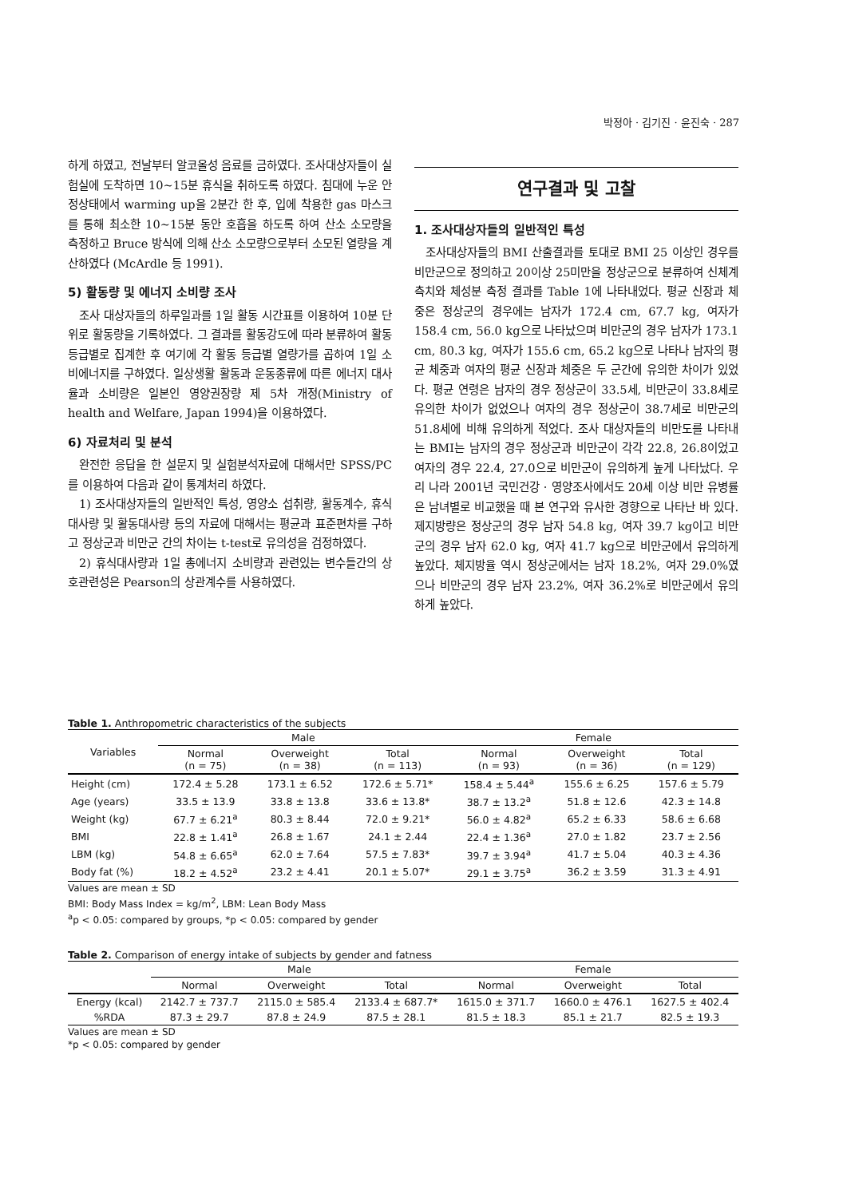박정아 · 김기진 · 윤진숙 · 287
하게 하였고, 전날부터 알코올성 음료를 금하였다. 조사대상자들이 실험실에 도착하면 10~15분 휴식을 취하도록 하였다. 침대에 누운 안정상태에서 warming up을 2분간 한 후, 입에 착용한 gas 마스크를 통해 최소한 10~15분 동안 호흡을 하도록 하여 산소 소모량을 측정하고 Bruce 방식에 의해 산소 소모량으로부터 소모된 열량을 계산하였다 (McArdle 등 1991).
5) 활동량 및 에너지 소비량 조사
조사 대상자들의 하루일과를 1일 활동 시간표를 이용하여 10분 단위로 활동량을 기록하였다. 그 결과를 활동강도에 따라 분류하여 활동 등급별로 집계한 후 여기에 각 활동 등급별 열량가를 곱하여 1일 소비에너지를 구하였다. 일상생활 활동과 운동종류에 따른 에너지 대사율과 소비량은 일본인 영양권장량 제 5차 개정(Ministry of health and Welfare, Japan 1994)을 이용하였다.
6) 자료처리 및 분석
완전한 응답을 한 설문지 및 실험분석자료에 대해서만 SPSS/PC를 이용하여 다음과 같이 통계처리 하였다.
1) 조사대상자들의 일반적인 특성, 영양소 섭취량, 활동계수, 휴식대사량 및 활동대사량 등의 자료에 대해서는 평균과 표준편차를 구하고 정상군과 비만군 간의 차이는 t-test로 유의성을 검정하였다.
2) 휴식대사량과 1일 총에너지 소비량과 관련있는 변수들간의 상호관련성은 Pearson의 상관계수를 사용하였다.
연구결과 및 고찰
1. 조사대상자들의 일반적인 특성
조사대상자들의 BMI 산출결과를 토대로 BMI 25 이상인 경우를 비만군으로 정의하고 20이상 25미만을 정상군으로 분류하여 신체계측치와 체성분 측정 결과를 Table 1에 나타내었다. 평균 신장과 체중은 정상군의 경우에는 남자가 172.4 cm, 67.7 kg, 여자가 158.4 cm, 56.0 kg으로 나타났으며 비만군의 경우 남자가 173.1 cm, 80.3 kg, 여자가 155.6 cm, 65.2 kg으로 나타나 남자의 평균 체중과 여자의 평균 신장과 체중은 두 군간에 유의한 차이가 있었다. 평균 연령은 남자의 경우 정상군이 33.5세, 비만군이 33.8세로 유의한 차이가 없었으나 여자의 경우 정상군이 38.7세로 비만군의 51.8세에 비해 유의하게 적었다. 조사 대상자들의 비만도를 나타내는 BMI는 남자의 경우 정상군과 비만군이 각각 22.8, 26.8이었고 여자의 경우 22.4, 27.0으로 비만군이 유의하게 높게 나타났다. 우리 나라 2001년 국민건강 · 영양조사에서도 20세 이상 비만 유병률은 남녀별로 비교했을 때 본 연구와 유사한 경향으로 나타난 바 있다. 제지방량은 정상군의 경우 남자 54.8 kg, 여자 39.7 kg이고 비만군의 경우 남자 62.0 kg, 여자 41.7 kg으로 비만군에서 유의하게 높았다. 체지방율 역시 정상군에서는 남자 18.2%, 여자 29.0%였으나 비만군의 경우 남자 23.2%, 여자 36.2%로 비만군에서 유의하게 높았다.
Table 1. Anthropometric characteristics of the subjects
| Variables | Male | | | Female | | |
| --- | --- | --- | --- | --- | --- | --- |
| | Normal (n = 75) | Overweight (n = 38) | Total (n = 113) | Normal (n = 93) | Overweight (n = 36) | Total (n = 129) |
| Height (cm) | 172.4 ± 5.28 | 173.1 ± 6.52 | 172.6 ± 5.71* | 158.4 ± 5.44<sup>a</sup> | 155.6 ± 6.25 | 157.6 ± 5.79 |
| Age (years) | 33.5 ± 13.9 | 33.8 ± 13.8 | 33.6 ± 13.8* | 38.7 ± 13.2<sup>a</sup> | 51.8 ± 12.6 | 42.3 ± 14.8 |
| Weight (kg) | 67.7 ± 6.21<sup>a</sup> | 80.3 ± 8.44 | 72.0 ± 9.21* | 56.0 ± 4.82<sup>a</sup> | 65.2 ± 6.33 | 58.6 ± 6.68 |
| BMI | 22.8 ± 1.41<sup>a</sup> | 26.8 ± 1.67 | 24.1 ± 2.44 | 22.4 ± 1.36<sup>a</sup> | 27.0 ± 1.82 | 23.7 ± 2.56 |
| LBM (kg) | 54.8 ± 6.65<sup>a</sup> | 62.0 ± 7.64 | 57.5 ± 7.83* | 39.7 ± 3.94<sup>a</sup> | 41.7 ± 5.04 | 40.3 ± 4.36 |
| Body fat (%) | 18.2 ± 4.52<sup>a</sup> | 23.2 ± 4.41 | 20.1 ± 5.07* | 29.1 ± 3.75<sup>a</sup> | 36.2 ± 3.59 | 31.3 ± 4.91 |
Values are mean ± SD
BMI: Body Mass Index = kg/m<sup>2</sup>, LBM: Lean Body Mass
<sup>a</sup> p < 0.05: compared by groups, *p < 0.05: compared by gender
Table 2. Comparison of energy intake of subjects by gender and fatness
| | Male | | | Female | | |
| --- | --- | --- | --- | --- | --- | --- |
| | Normal | Overweight | Total | Normal | Overweight | Total |
| Energy (kcal) | 2142.7 ± 737.7 | 2115.0 ± 585.4 | 2133.4 ± 687.7* | 1615.0 ± 371.7 | 1660.0 ± 476.1 | 1627.5 ± 402.4 |
| %RDA | 87.3 ± 29.7 | 87.8 ± 24.9 | 87.5 ± 28.1 | 81.5 ± 18.3 | 85.1 ± 21.7 | 82.5 ± 19.3 |
Values are mean ± SD
*p < 0.05: compared by gender